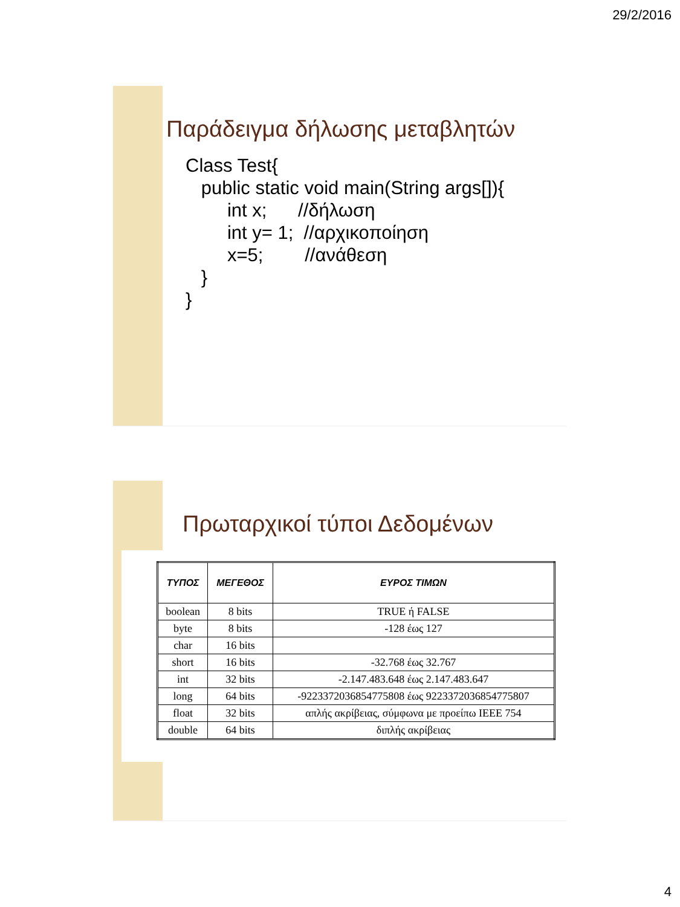29/2/2016
Παράδειγμα δήλωσης μεταβλητών
Class Test{
   public static void main(String args[]){
        int x;      //δήλωση
        int y= 1;  //αρχικοποίηση
        x=5;        //ανάθεση
   }
}
Πρωταρχικοί τύποι Δεδομένων
| ΤΥΠΟΣ | ΜΕΓΕΘΟΣ | ΕΥΡΟΣ ΤΙΜΩΝ |
| --- | --- | --- |
| boolean | 8 bits | TRUE ή FALSE |
| byte | 8 bits | -128 έως 127 |
| char | 16 bits | |
| short | 16 bits | -32.768 έως 32.767 |
| int | 32 bits | -2.147.483.648 έως 2.147.483.647 |
| long | 64 bits | -9223372036854775808 έως 9223372036854775807 |
| float | 32 bits | απλής ακρίβειας, σύμφωνα με προείπω IEEE 754 |
| double | 64 bits | διπλής ακρίβειας |
4